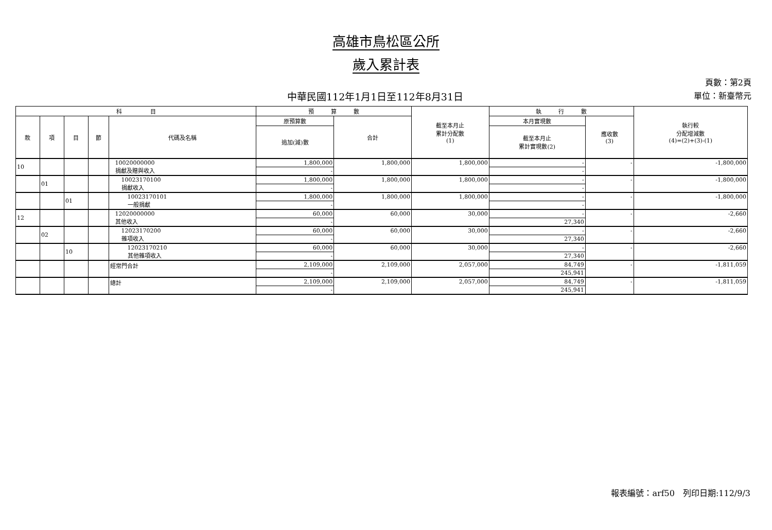高雄市鳥松區公所
歲入累計表
中華民國112年1月1日至112年8月31日
頁數：第2頁
單位：新臺幣元
| 科 目 | | | | | 預 算 數 | | 截至本月止 累計分配數 (1) | 執 行 數 | | 執行較 分配增減數 (4)=(2)+(3)-(1) |
| --- | --- | --- | --- | --- | --- | --- | --- | --- | --- | --- |
| 款 | 項 | 目 | 節 | 代碼及名稱 | 原預算數 | 合計 | | 本月實現數 | 應收數 (3) | |
| | | | | | 追加(減)數 | | | 截至本月止 累計實現數(2) | | |
| 10 | | | | 10020000000 捐獻及贈與收入 | 1,800,000 | 1,800,000 | 1,800,000 | - | - | -1,800,000 |
| | | | | | - | | | - | | |
| | 01 | | | 10023170100 捐獻收入 | 1,800,000 | 1,800,000 | 1,800,000 | - | - | -1,800,000 |
| | | | | | - | | | - | | |
| | | 01 | | 10023170101 一般捐獻 | 1,800,000 | 1,800,000 | 1,800,000 | - | - | -1,800,000 |
| | | | | | - | | | - | | |
| 12 | | | | 12020000000 其他收入 | 60,000 | 60,000 | 30,000 | - | - | -2,660 |
| | | | | | - | | | 27,340 | | |
| | 02 | | | 12023170200 雜項收入 | 60,000 | 60,000 | 30,000 | - | - | -2,660 |
| | | | | | - | | | 27,340 | | |
| | | 10 | | 12023170210 其他雜項收入 | 60,000 | 60,000 | 30,000 | - | - | -2,660 |
| | | | | | - | | | 27,340 | | |
| | | | | 經常門合計 | 2,109,000 | 2,109,000 | 2,057,000 | 84,749 | - | -1,811,059 |
| | | | | | - | | | 245,941 | | |
| | | | | 總計 | 2,109,000 | 2,109,000 | 2,057,000 | 84,749 | - | -1,811,059 |
| | | | | | - | | | 245,941 | | |
報表編號：arf50　列印日期:112/9/3